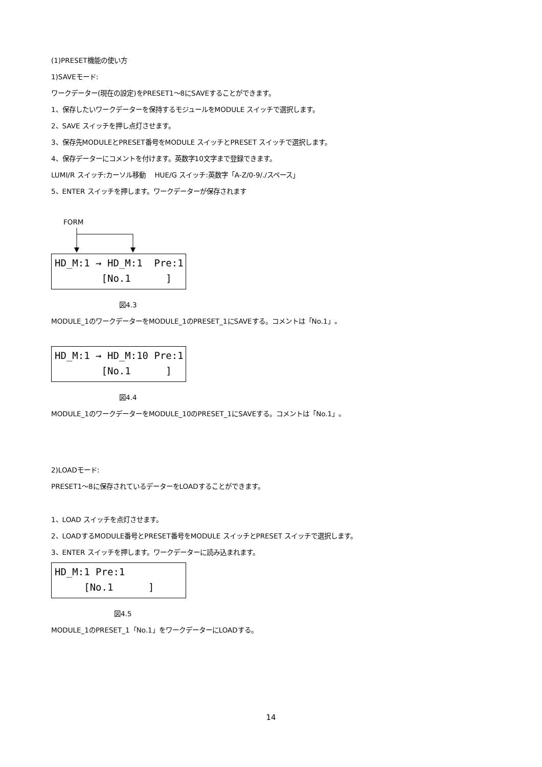(1)PRESET機能の使い方
1)SAVEモード:
ワークデーター(現在の設定)をPRESET1～8にSAVEすることができます。
1、保存したいワークデーターを保持するモジュールをMODULE スイッチで選択します。
2、SAVE スイッチを押し点灯させます。
3、保存先MODULEとPRESET番号をMODULE スイッチとPRESET スイッチで選択します。
4、保存データーにコメントを付けます。英数字10文字まで登録できます。
LUMI/R スイッチ:カーソル移動　 HUE/G スイッチ:英数字「A-Z/0-9/./スペース」
5、ENTER スイッチを押します。ワークデーターが保存されます
FORM
HD_M:1 → HD_M:1 Pre:1 [No.1 ]
図4.3
MODULE_1のワークデーターをMODULE_1のPRESET_1にSAVEする。コメントは「No.1」。
HD_M:1 → HD_M:10 Pre:1 [No.1 ]
図4.4
MODULE_1のワークデーターをMODULE_10のPRESET_1にSAVEする。コメントは「No.1」。
2)LOADモード:
PRESET1～8に保存されているデーターをLOADすることができます。
1、LOAD スイッチを点灯させます。
2、LOADするMODULE番号とPRESET番号をMODULE スイッチとPRESET スイッチで選択します。
3、ENTER スイッチを押します。ワークデーターに読み込まれます。
HD_M:1 Pre:1 [No.1 ]
図4.5
MODULE_1のPRESET_1「No.1」をワークデーターにLOADする。
14